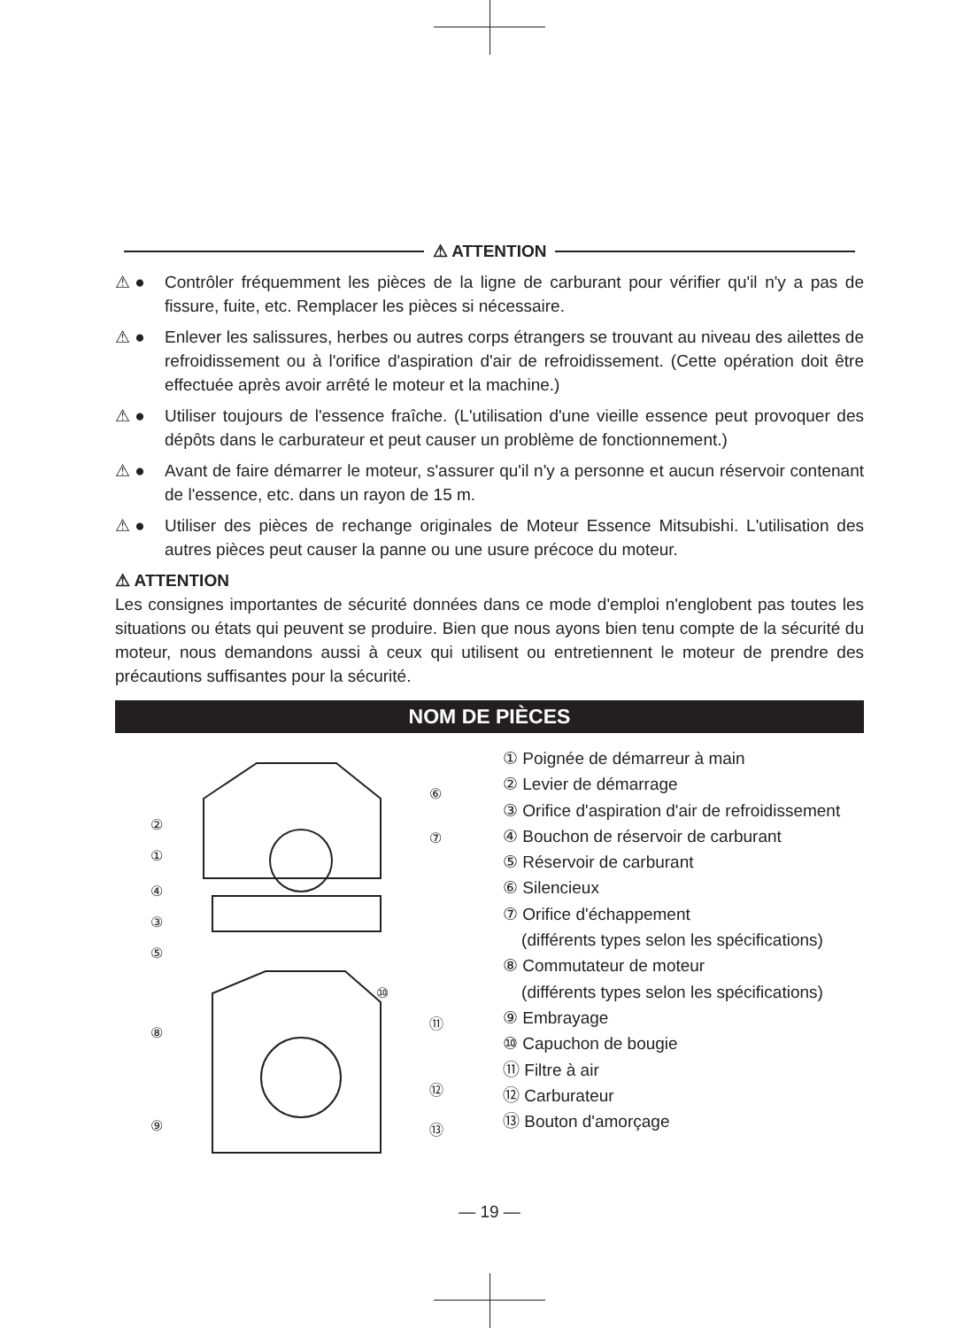⚠ ATTENTION
⚠ ● Contrôler fréquemment les pièces de la ligne de carburant pour vérifier qu'il n'y a pas de fissure, fuite, etc. Remplacer les pièces si nécessaire.
⚠ ● Enlever les salissures, herbes ou autres corps étrangers se trouvant au niveau des ailettes de refroidissement ou à l'orifice d'aspiration d'air de refroidissement. (Cette opération doit être effectuée après avoir arrêté le moteur et la machine.)
⚠ ● Utiliser toujours de l'essence fraîche. (L'utilisation d'une vieille essence peut provoquer des dépôts dans le carburateur et peut causer un problème de fonctionnement.)
⚠ ● Avant de faire démarrer le moteur, s'assurer qu'il n'y a personne et aucun réservoir contenant de l'essence, etc. dans un rayon de 15 m.
⚠ ● Utiliser des pièces de rechange originales de Moteur Essence Mitsubishi. L'utilisation des autres pièces peut causer la panne ou une usure précoce du moteur.
⚠ ATTENTION
Les consignes importantes de sécurité données dans ce mode d'emploi n'englobent pas toutes les situations ou états qui peuvent se produire. Bien que nous ayons bien tenu compte de la sécurité du moteur, nous demandons aussi à ceux qui utilisent ou entretiennent le moteur de prendre des précautions suffisantes pour la sécurité.
NOM DE PIÈCES
②
①
④
③
⑤
⑥
⑦
⑧
⑨
⑩
⑪
⑫
⑬
① Poignée de démarreur à main
② Levier de démarrage
③ Orifice d'aspiration d'air de refroidissement
④ Bouchon de réservoir de carburant
⑤ Réservoir de carburant
⑥ Silencieux
⑦ Orifice d'échappement
(différents types selon les spécifications)
⑧ Commutateur de moteur
(différents types selon les spécifications)
⑨ Embrayage
⑩ Capuchon de bougie
⑪ Filtre à air
⑫ Carburateur
⑬ Bouton d'amorçage
— 19 —